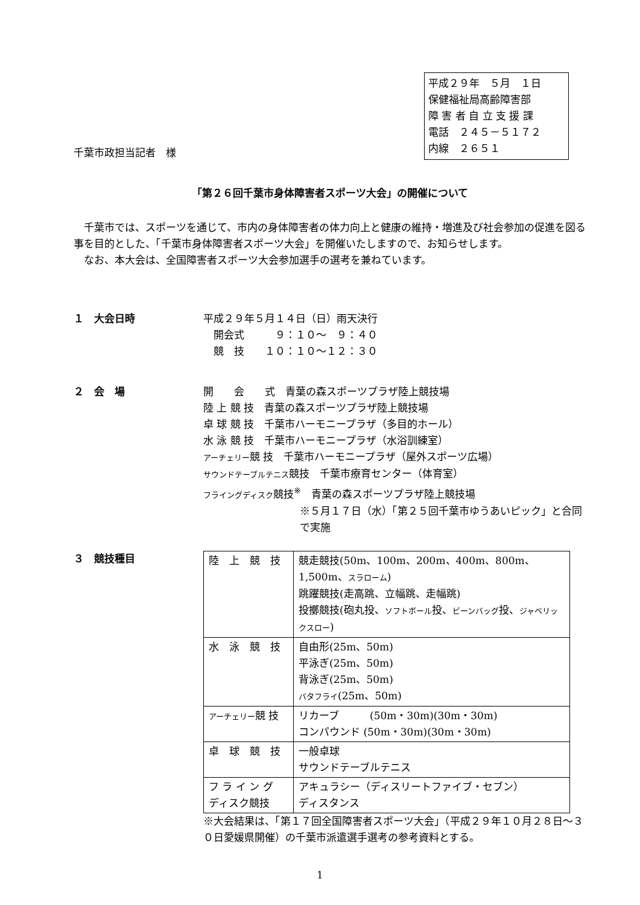平成２９年　５月　１日
保健福祉局高齢障害部
障 害 者 自 立 支 援 課
電話　２４５－５１７２
内線　２６５１
千葉市政担当記者　様
「第２６回千葉市身体障害者スポーツ大会」の開催について
　千葉市では、スポーツを通じて、市内の身体障害者の体力向上と健康の維持・増進及び社会参加の促進を図る事を目的とした、「千葉市身体障害者スポーツ大会」を開催いたしますので、お知らせします。
　なお、本大会は、全国障害者スポーツ大会参加選手の選考を兼ねています。
１　大会日時 平成２９年５月１４日（日）雨天決行
　開会式　　　９：１０～　９：４０
　競　技　　１０：１０～１２：３０
２　会　場 開　　会　　式　青葉の森スポーツプラザ陸上競技場
陸 上 競 技　青葉の森スポーツプラザ陸上競技場
卓 球 競 技　千葉市ハーモニープラザ（多目的ホール）
水 泳 競 技　千葉市ハーモニープラザ（水浴訓練室）
アーチェリー競 技　千葉市ハーモニープラザ（屋外スポーツ広場）
サウンドテーブルテニス競技　千葉市療育センター（体育室）
フライングディスク競技<sup>※</sup>　青葉の森スポーツプラザ陸上競技場
※５月１７日（水）「第２５回千葉市ゆうあいピック」と合同で実施
３　競技種目
| 陸 上 競 技 | 競走競技(50m、100m、200m、400m、800m、1,500m、 スラローム ) 跳躍競技(走高跳、立幅跳、走幅跳) 投擲競技(砲丸投、 ソフトボール 投、 ビーンバッグ 投、 ジャベリックスロー ) |
| 水 泳 競 技 | 自由形(25m、50m) 平泳ぎ(25m、50m) 背泳ぎ(25m、50m) バタフライ (25m、50m) |
| アーチェリー 競 技 | リカーブ (50m・30m)(30m・30m) コンパウンド (50m・30m)(30m・30m) |
| 卓 球 競 技 | 一般卓球 サウンドテーブルテニス |
| フ ラ イ ン グ ディスク競技 | アキュラシー（ディスリートファイブ・セブン） ディスタンス |
※大会結果は、「第１７回全国障害者スポーツ大会」（平成２９年１０月２８日～３０日愛媛県開催）の千葉市派遣選手選考の参考資料とする。
1